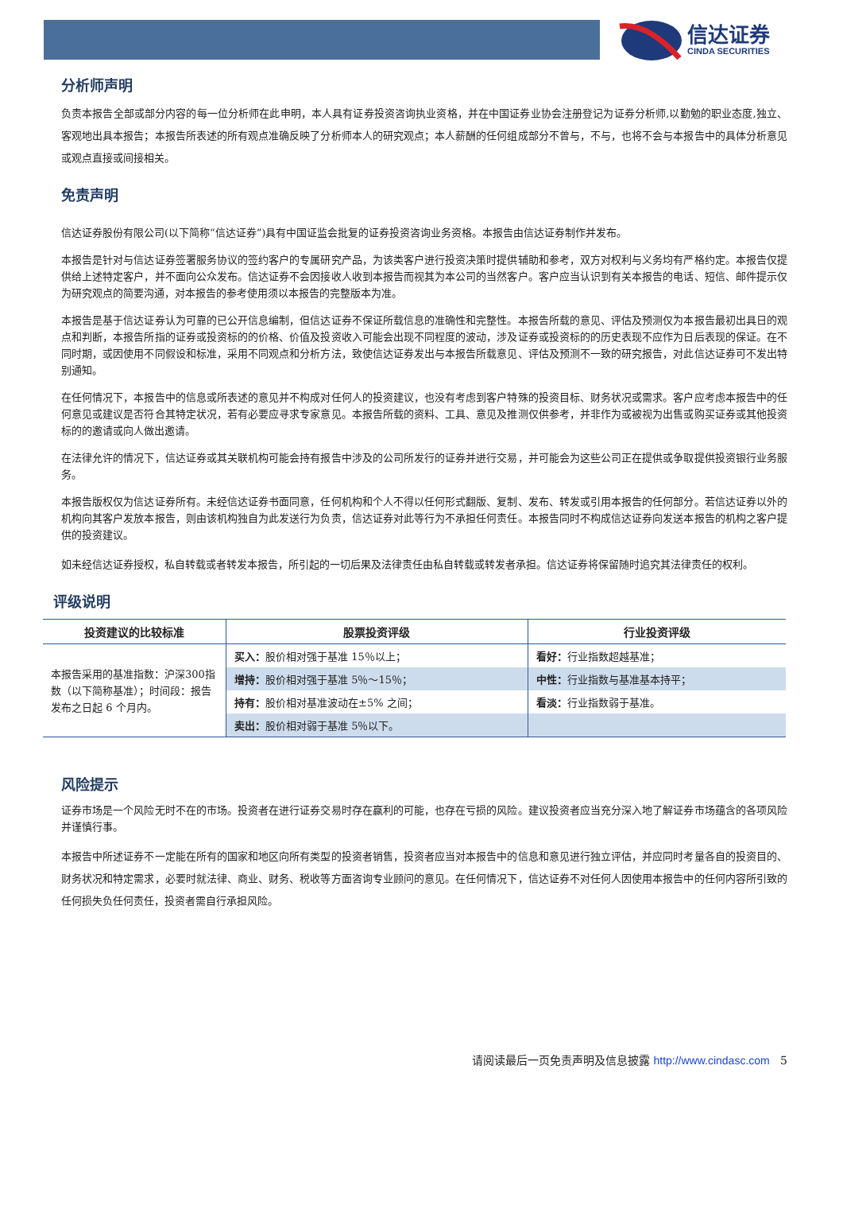信达证券
CINDA SECURITIES
分析师声明
负责本报告全部或部分内容的每一位分析师在此申明，本人具有证券投资咨询执业资格，并在中国证券业协会注册登记为证券分析师,以勤勉的职业态度,独立、客观地出具本报告；本报告所表述的所有观点准确反映了分析师本人的研究观点；本人薪酬的任何组成部分不曾与，不与，也将不会与本报告中的具体分析意见或观点直接或间接相关。
免责声明
信达证券股份有限公司(以下简称“信达证券”)具有中国证监会批复的证券投资咨询业务资格。本报告由信达证券制作并发布。
本报告是针对与信达证券签署服务协议的签约客户的专属研究产品，为该类客户进行投资决策时提供辅助和参考，双方对权利与义务均有严格约定。本报告仅提供给上述特定客户，并不面向公众发布。信达证券不会因接收人收到本报告而视其为本公司的当然客户。客户应当认识到有关本报告的电话、短信、邮件提示仅为研究观点的简要沟通，对本报告的参考使用须以本报告的完整版本为准。
本报告是基于信达证券认为可靠的已公开信息编制，但信达证券不保证所载信息的准确性和完整性。本报告所载的意见、评估及预测仅为本报告最初出具日的观点和判断，本报告所指的证券或投资标的的价格、价值及投资收入可能会出现不同程度的波动，涉及证券或投资标的的历史表现不应作为日后表现的保证。在不同时期，或因使用不同假设和标准，采用不同观点和分析方法，致使信达证券发出与本报告所载意见、评估及预测不一致的研究报告，对此信达证券可不发出特别通知。
在任何情况下，本报告中的信息或所表述的意见并不构成对任何人的投资建议，也没有考虑到客户特殊的投资目标、财务状况或需求。客户应考虑本报告中的任何意见或建议是否符合其特定状况，若有必要应寻求专家意见。本报告所载的资料、工具、意见及推测仅供参考，并非作为或被视为出售或购买证券或其他投资标的的邀请或向人做出邀请。
在法律允许的情况下，信达证券或其关联机构可能会持有报告中涉及的公司所发行的证券并进行交易，并可能会为这些公司正在提供或争取提供投资银行业务服务。
本报告版权仅为信达证券所有。未经信达证券书面同意，任何机构和个人不得以任何形式翻版、复制、发布、转发或引用本报告的任何部分。若信达证券以外的机构向其客户发放本报告，则由该机构独自为此发送行为负责，信达证券对此等行为不承担任何责任。本报告同时不构成信达证券向发送本报告的机构之客户提供的投资建议。
如未经信达证券授权，私自转载或者转发本报告，所引起的一切后果及法律责任由私自转载或转发者承担。信达证券将保留随时追究其法律责任的权利。
评级说明
| 投资建议的比较标准 | 股票投资评级 | 行业投资评级 |
| --- | --- | --- |
| 本报告采用的基准指数：沪深300指数（以下简称基准）；时间段：报告发布之日起 6 个月内。 | 买入： 股价相对强于基准 15％以上； | 看好： 行业指数超越基准； |
| | 增持： 股价相对强于基准 5％～15％； | 中性： 行业指数与基准基本持平； |
| | 持有： 股价相对基准波动在±5% 之间； | 看淡： 行业指数弱于基准。 |
| | 卖出： 股价相对弱于基准 5％以下。 | |
风险提示
证券市场是一个风险无时不在的市场。投资者在进行证券交易时存在赢利的可能，也存在亏损的风险。建议投资者应当充分深入地了解证券市场蕴含的各项风险并谨慎行事。
本报告中所述证券不一定能在所有的国家和地区向所有类型的投资者销售，投资者应当对本报告中的信息和意见进行独立评估，并应同时考量各自的投资目的、财务状况和特定需求，必要时就法律、商业、财务、税收等方面咨询专业顾问的意见。在任何情况下，信达证券不对任何人因使用本报告中的任何内容所引致的任何损失负任何责任，投资者需自行承担风险。
请阅读最后一页免责声明及信息披露 http://www.cindasc.com 5